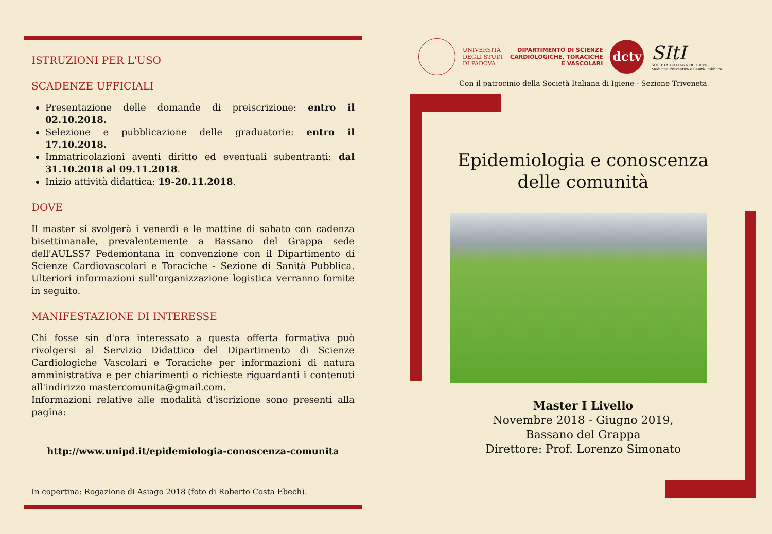ISTRUZIONI PER L'USO
SCADENZE UFFICIALI
Presentazione delle domande di preiscrizione: entro il 02.10.2018.
Selezione e pubblicazione delle graduatorie: entro il 17.10.2018.
Immatricolazioni aventi diritto ed eventuali subentranti: dal 31.10.2018 al 09.11.2018.
Inizio attività didattica: 19-20.11.2018.
DOVE
Il master si svolgerà i venerdì e le mattine di sabato con cadenza bisettimanale, prevalentemente a Bassano del Grappa sede dell'AULSS7 Pedemontana in convenzione con il Dipartimento di Scienze Cardiovascolari e Toraciche - Sezione di Sanità Pubblica. Ulteriori informazioni sull'organizzazione logistica verranno fornite in seguito.
MANIFESTAZIONE DI INTERESSE
Chi fosse sin d'ora interessato a questa offerta formativa può rivolgersi al Servizio Didattico del Dipartimento di Scienze Cardiologiche Vascolari e Toraciche per informazioni di natura amministrativa e per chiarimenti o richieste riguardanti i contenuti all'indirizzo mastercomunita@gmail.com.
Informazioni relative alle modalità d'iscrizione sono presenti alla pagina:
http://www.unipd.it/epidemiologia-conoscenza-comunita
In copertina: Rogazione di Asiago 2018 (foto di Roberto Costa Ebech).
UNIVERSITÀ
DEGLI STUDI
DI PADOVA
DIPARTIMENTO DI SCIENZE
CARDIOLOGICHE, TORACICHE
E VASCOLARI
dctv
SItI
SOCIETÀ ITALIANA DI IGIENE
Medicina Preventiva e Sanità Pubblica
Con il patrocinio della Società Italiana di Igiene - Sezione Triveneta
Epidemiologia e conoscenza
delle comunità
Master I Livello
Novembre 2018 - Giugno 2019,
Bassano del Grappa
Direttore: Prof. Lorenzo Simonato